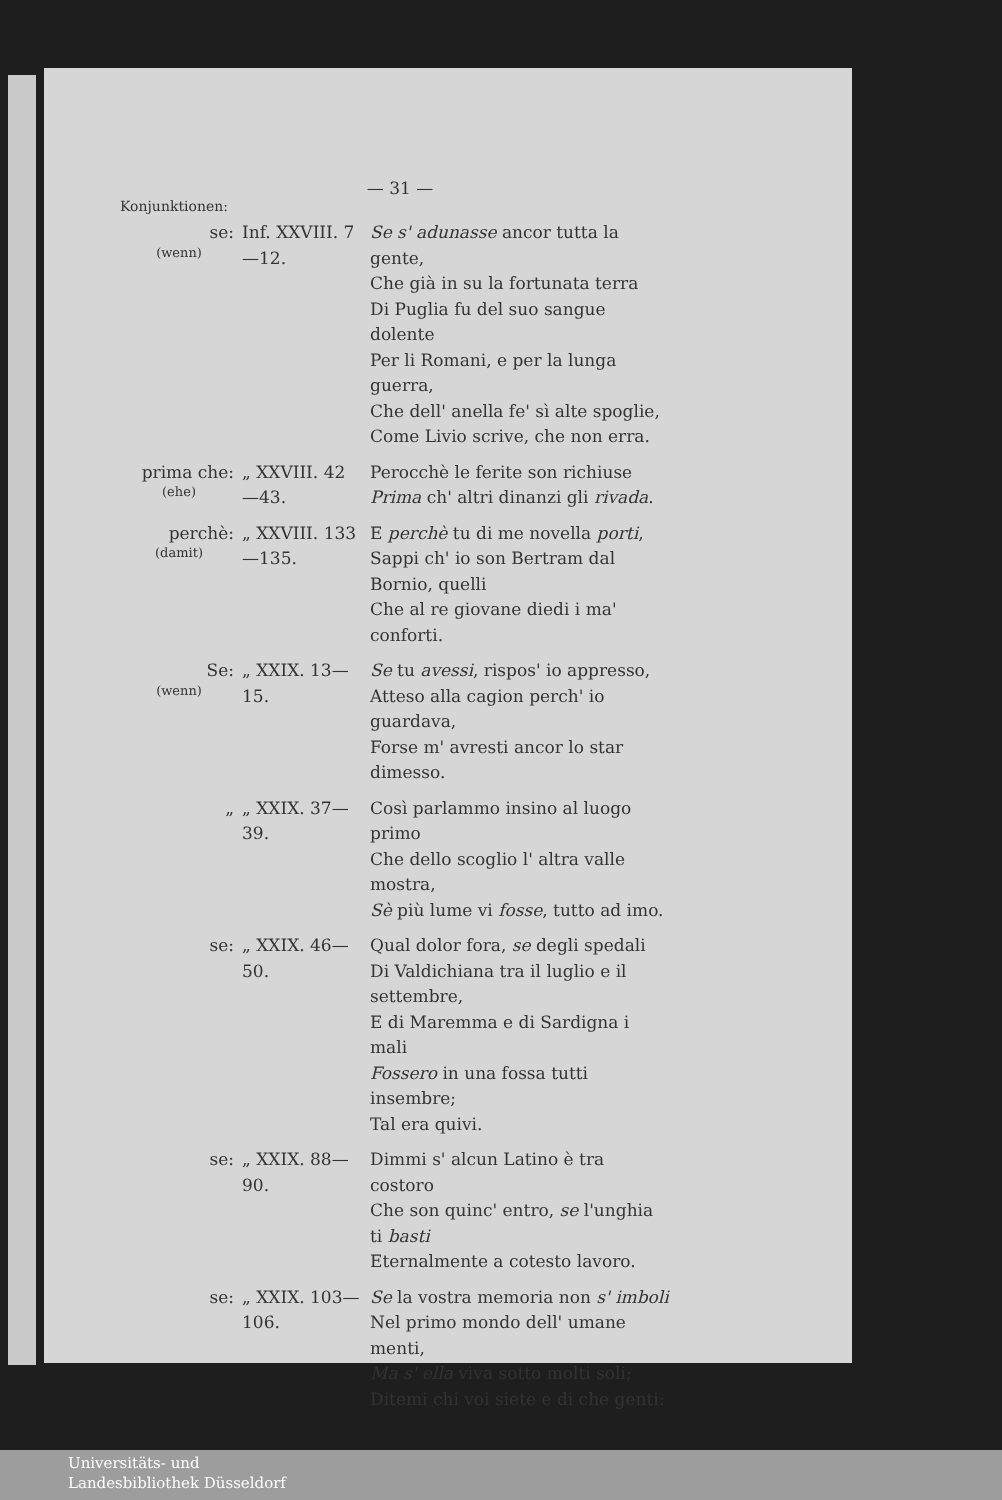— 31 —
Konjunktionen:
| se: (wenn) | Inf. XXVIII. 7—12. | Se s' adunasse ancor tutta la gente, Che già in su la fortunata terra Di Puglia fu del suo sangue dolente Per li Romani, e per la lunga guerra, Che dell' anella fe' sì alte spoglie, Come Livio scrive, che non erra. |
| prima che: (ehe) | „ XXVIII. 42—43. | Perocchè le ferite son richiuse Prima ch' altri dinanzi gli rivada . |
| perchè: (damit) | „ XXVIII. 133—135. | E perchè tu di me novella porti , Sappi ch' io son Bertram dal Bornio, quelli Che al re giovane diedi i ma' conforti. |
| Se: (wenn) | „ XXIX. 13—15. | Se tu avessi , rispos' io appresso, Atteso alla cagion perch' io guardava, Forse m' avresti ancor lo star dimesso. |
| „ | „ XXIX. 37—39. | Così parlammo insino al luogo primo Che dello scoglio l' altra valle mostra, Sè più lume vi fosse , tutto ad imo. |
| se: | „ XXIX. 46—50. | Qual dolor fora, se degli spedali Di Valdichiana tra il luglio e il settembre, E di Maremma e di Sardigna i mali Fossero in una fossa tutti insembre; Tal era quivi. |
| se: | „ XXIX. 88—90. | Dimmi s' alcun Latino è tra costoro Che son quinc' entro, se l'unghia ti basti Eternalmente a cotesto lavoro. |
| se: | „ XXIX. 103—106. | Se la vostra memoria non s' imboli Nel primo mondo dell' umane menti, Ma s' ella viva sotto molti soli; Ditemi chi voi siete e di che genti: |
Universitäts- und
Landesbibliothek Düsseldorf